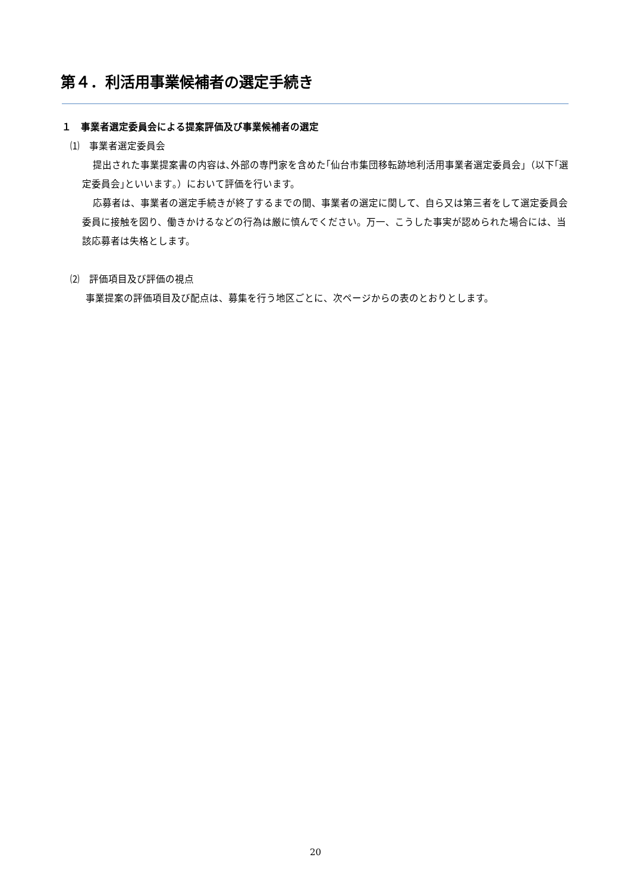第４．利活用事業候補者の選定手続き
１　事業者選定委員会による提案評価及び事業候補者の選定
⑴　事業者選定委員会
提出された事業提案書の内容は､外部の専門家を含めた｢仙台市集団移転跡地利活用事業者選定委員会｣（以下｢選定委員会｣といいます｡）において評価を行います。
応募者は、事業者の選定手続きが終了するまでの間、事業者の選定に関して、自ら又は第三者をして選定委員会委員に接触を図り、働きかけるなどの行為は厳に慎んでください。万一、こうした事実が認められた場合には、当該応募者は失格とします。
⑵　評価項目及び評価の視点
事業提案の評価項目及び配点は、募集を行う地区ごとに、次ページからの表のとおりとします。
20